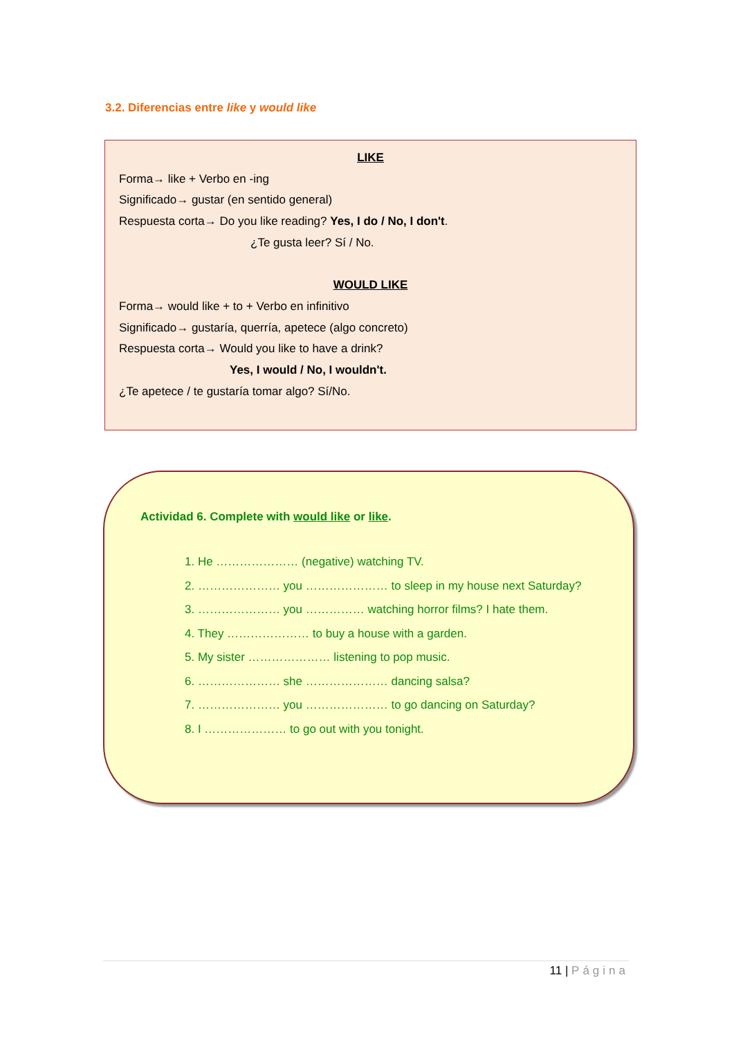3.2. Diferencias entre like y would like
LIKE
Forma→ like + Verbo en -ing
Significado→ gustar (en sentido general)
Respuesta corta→ Do you like reading? Yes, I do / No, I don't.
¿Te gusta leer? Sí / No.
WOULD LIKE
Forma→ would like + to + Verbo en infinitivo
Significado→ gustaría, querría, apetece (algo concreto)
Respuesta corta→ Would you like to have a drink?
Yes, I would / No, I wouldn't.
¿Te apetece / te gustaría tomar algo? Sí/No.
Actividad 6. Complete with would like or like.
1. He ………………… (negative) watching TV.
2. ………………… you ………………… to sleep in my house next Saturday?
3. ………………… you …………… watching horror films? I hate them.
4. They ………………… to buy a house with a garden.
5. My sister ………………… listening to pop music.
6. ………………… she ………………… dancing salsa?
7. ………………… you ………………… to go dancing on Saturday?
8. I ………………… to go out with you tonight.
11 | Página